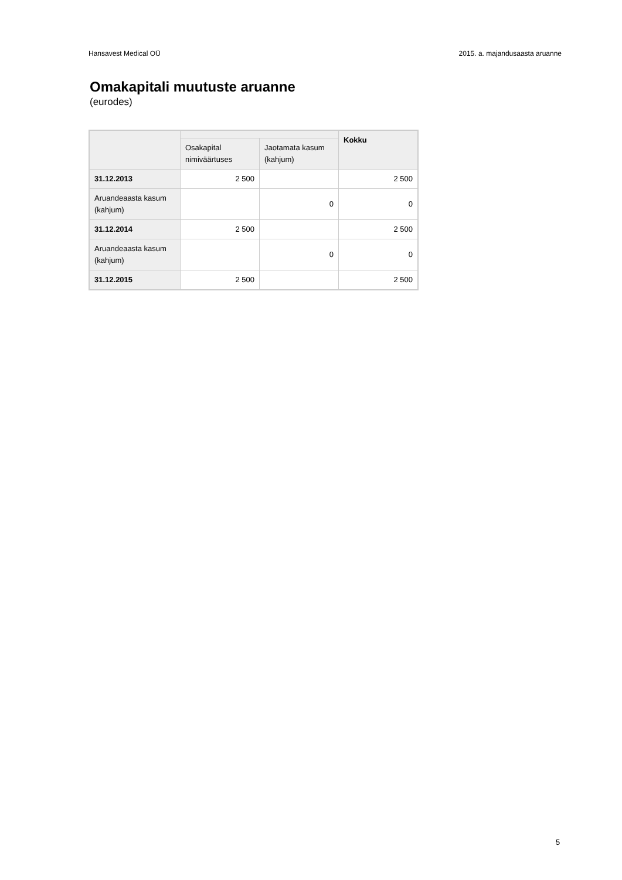Hansavest Medical OÜ 2015. a. majandusaasta aruanne
Omakapitali muutuste aruanne
(eurodes)
| | | | Kokku |
| --- | --- | --- | --- |
| | Osakapital nimiväärtuses | Jaotamata kasum (kahjum) | |
| 31.12.2013 | 2 500 | | 2 500 |
| Aruandeaasta kasum (kahjum) | | 0 | 0 |
| 31.12.2014 | 2 500 | | 2 500 |
| Aruandeaasta kasum (kahjum) | | 0 | 0 |
| 31.12.2015 | 2 500 | | 2 500 |
5